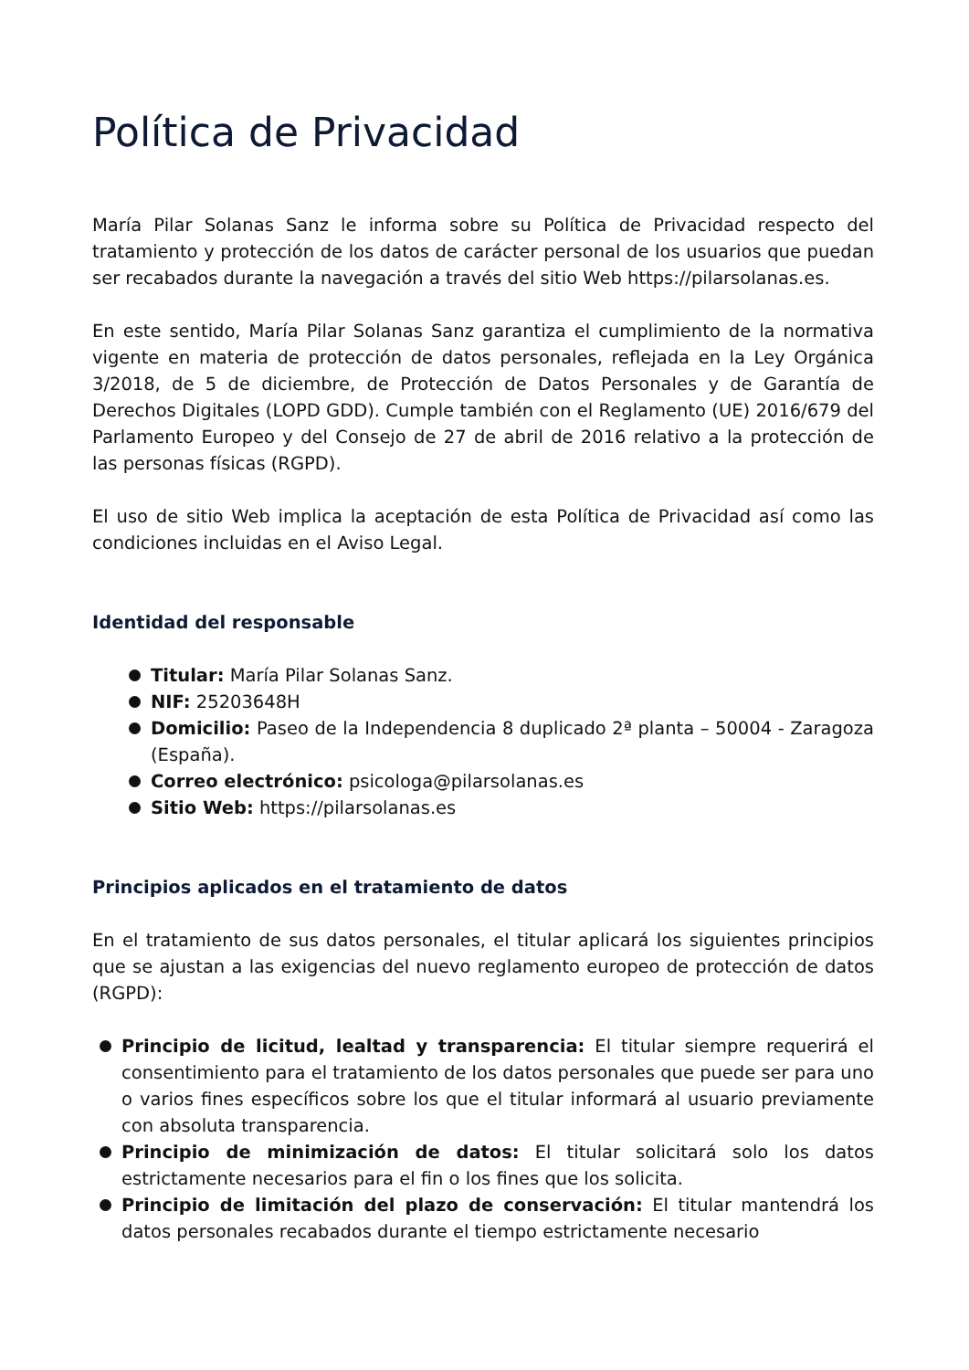Política de Privacidad
María Pilar Solanas Sanz le informa sobre su Política de Privacidad respecto del tratamiento y protección de los datos de carácter personal de los usuarios que puedan ser recabados durante la navegación a través del sitio Web https://pilarsolanas.es.
En este sentido, María Pilar Solanas Sanz garantiza el cumplimiento de la normativa vigente en materia de protección de datos personales, reflejada en la Ley Orgánica 3/2018, de 5 de diciembre, de Protección de Datos Personales y de Garantía de Derechos Digitales (LOPD GDD). Cumple también con el Reglamento (UE) 2016/679 del Parlamento Europeo y del Consejo de 27 de abril de 2016 relativo a la protección de las personas físicas (RGPD).
El uso de sitio Web implica la aceptación de esta Política de Privacidad así como las condiciones incluidas en el Aviso Legal.
Identidad del responsable
Titular: María Pilar Solanas Sanz.
NIF: 25203648H
Domicilio: Paseo de la Independencia 8 duplicado 2ª planta – 50004 - Zaragoza (España).
Correo electrónico: psicologa@pilarsolanas.es
Sitio Web: https://pilarsolanas.es
Principios aplicados en el tratamiento de datos
En el tratamiento de sus datos personales, el titular aplicará los siguientes principios que se ajustan a las exigencias del nuevo reglamento europeo de protección de datos (RGPD):
Principio de licitud, lealtad y transparencia: El titular siempre requerirá el consentimiento para el tratamiento de los datos personales que puede ser para uno o varios fines específicos sobre los que el titular informará al usuario previamente con absoluta transparencia.
Principio de minimización de datos: El titular solicitará solo los datos estrictamente necesarios para el fin o los fines que los solicita.
Principio de limitación del plazo de conservación: El titular mantendrá los datos personales recabados durante el tiempo estrictamente necesario